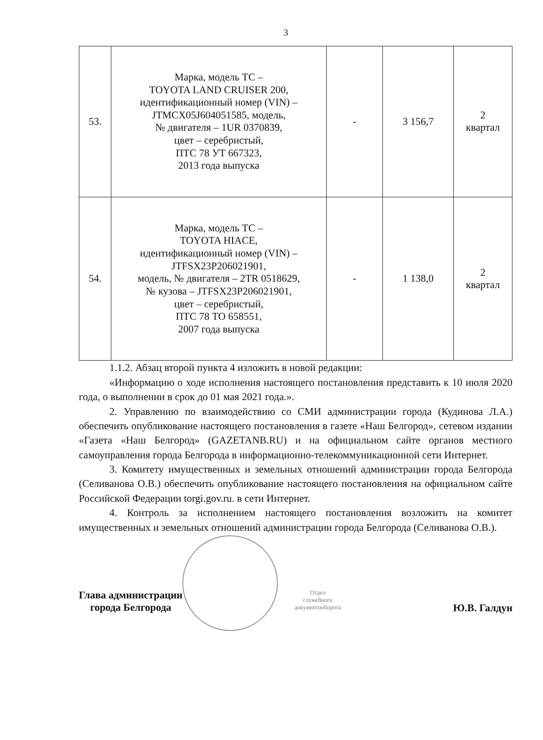3
| 53. | Марка, модель ТС – TOYOTA LAND CRUISER 200, идентификационный номер (VIN) – JTMCX05J604051585, модель, № двигателя – 1UR 0370839, цвет – серебристый, ПТС 78 УТ 667323, 2013 года выпуска | - | 3 156,7 | 2 квартал |
| 54. | Марка, модель ТС – TOYOTA HIACE, идентификационный номер (VIN) – JTFSX23P206021901, модель, № двигателя – 2TR 0518629, № кузова – JTFSX23P206021901, цвет – серебристый, ПТС 78 ТО 658551, 2007 года выпуска | - | 1 138,0 | 2 квартал |
1.1.2. Абзац второй пункта 4 изложить в новой редакции:
«Информацию о ходе исполнения настоящего постановления представить к 10 июля 2020 года, о выполнении в срок до 01 мая 2021 года.».
2. Управлению по взаимодействию со СМИ администрации города (Кудинова Л.А.) обеспечить опубликование настоящего постановления в газете «Наш Белгород», сетевом издании «Газета «Наш Белгород» (GAZETANB.RU) и на официальном сайте органов местного самоуправления города Белгорода в информационно-телекоммуникационной сети Интернет.
3. Комитету имущественных и земельных отношений администрации города Белгорода (Селиванова О.В.) обеспечить опубликование настоящего постановления на официальном сайте Российской Федерации torgi.gov.ru. в сети Интернет.
4. Контроль за исполнением настоящего постановления возложить на комитет имущественных и земельных отношений администрации города Белгорода (Селиванова О.В.).
Глава администрации
города Белгорода
Отдел
служебного
документооборота
Ю.В. Галдун